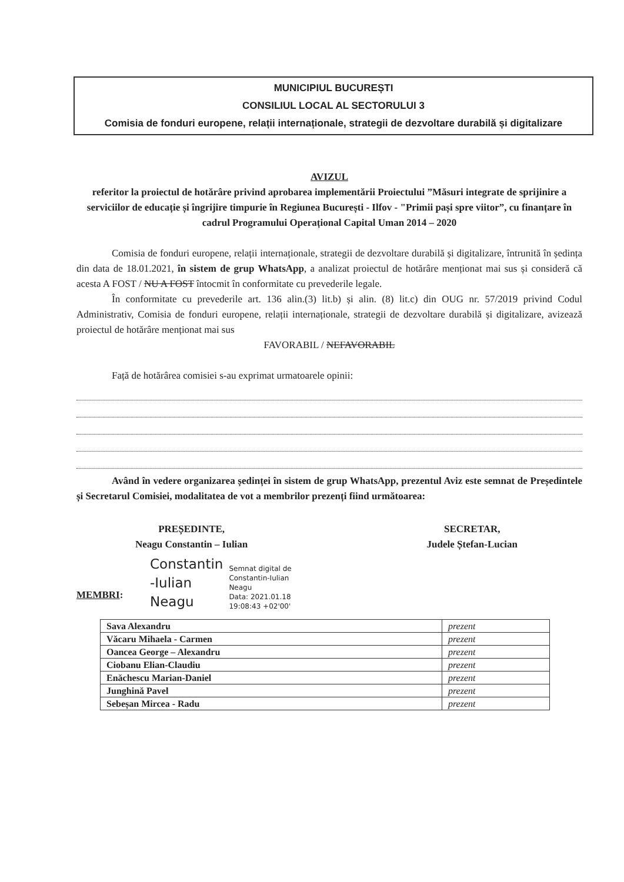MUNICIPIUL BUCUREȘTI
CONSILIUL LOCAL AL SECTORULUI 3
Comisia de fonduri europene, relații internaționale, strategii de dezvoltare durabilă și digitalizare
AVIZUL
referitor la proiectul de hotărâre privind aprobarea implementării Proiectului ”Măsuri integrate de sprijinire a serviciilor de educație și îngrijire timpurie în Regiunea București - Ilfov - "Primii pași spre viitor”, cu finanțare în cadrul Programului Operațional Capital Uman 2014 – 2020
Comisia de fonduri europene, relații internaționale, strategii de dezvoltare durabilă și digitalizare, întrunită în ședința din data de 18.01.2021, în sistem de grup WhatsApp, a analizat proiectul de hotărâre menționat mai sus și consideră că acesta A FOST / NU A FOST întocmit în conformitate cu prevederile legale.
În conformitate cu prevederile art. 136 alin.(3) lit.b) și alin. (8) lit.c) din OUG nr. 57/2019 privind Codul Administrativ, Comisia de fonduri europene, relații internaționale, strategii de dezvoltare durabilă și digitalizare, avizează proiectul de hotărâre menționat mai sus
FAVORABIL / NEFAVORABIL
Față de hotărârea comisiei s-au exprimat urmatoarele opinii:
Având în vedere organizarea ședinței în sistem de grup WhatsApp, prezentul Aviz este semnat de Președintele și Secretarul Comisiei, modalitatea de vot a membrilor prezenți fiind următoarea:
PREȘEDINTE,
Neagu Constantin – Iulian
SECRETAR,
Judele Ștefan-Lucian
MEMBRI:
Constantin
-Iulian
Neagu
Semnat digital de
Constantin-Iulian
Neagu
Data: 2021.01.18
19:08:43 +02'00'
| Sava Alexandru | prezent |
| Văcaru Mihaela - Carmen | prezent |
| Oancea George – Alexandru | prezent |
| Ciobanu Elian-Claudiu | prezent |
| Enăchescu Marian-Daniel | prezent |
| Junghină Pavel | prezent |
| Sebeșan Mircea - Radu | prezent |